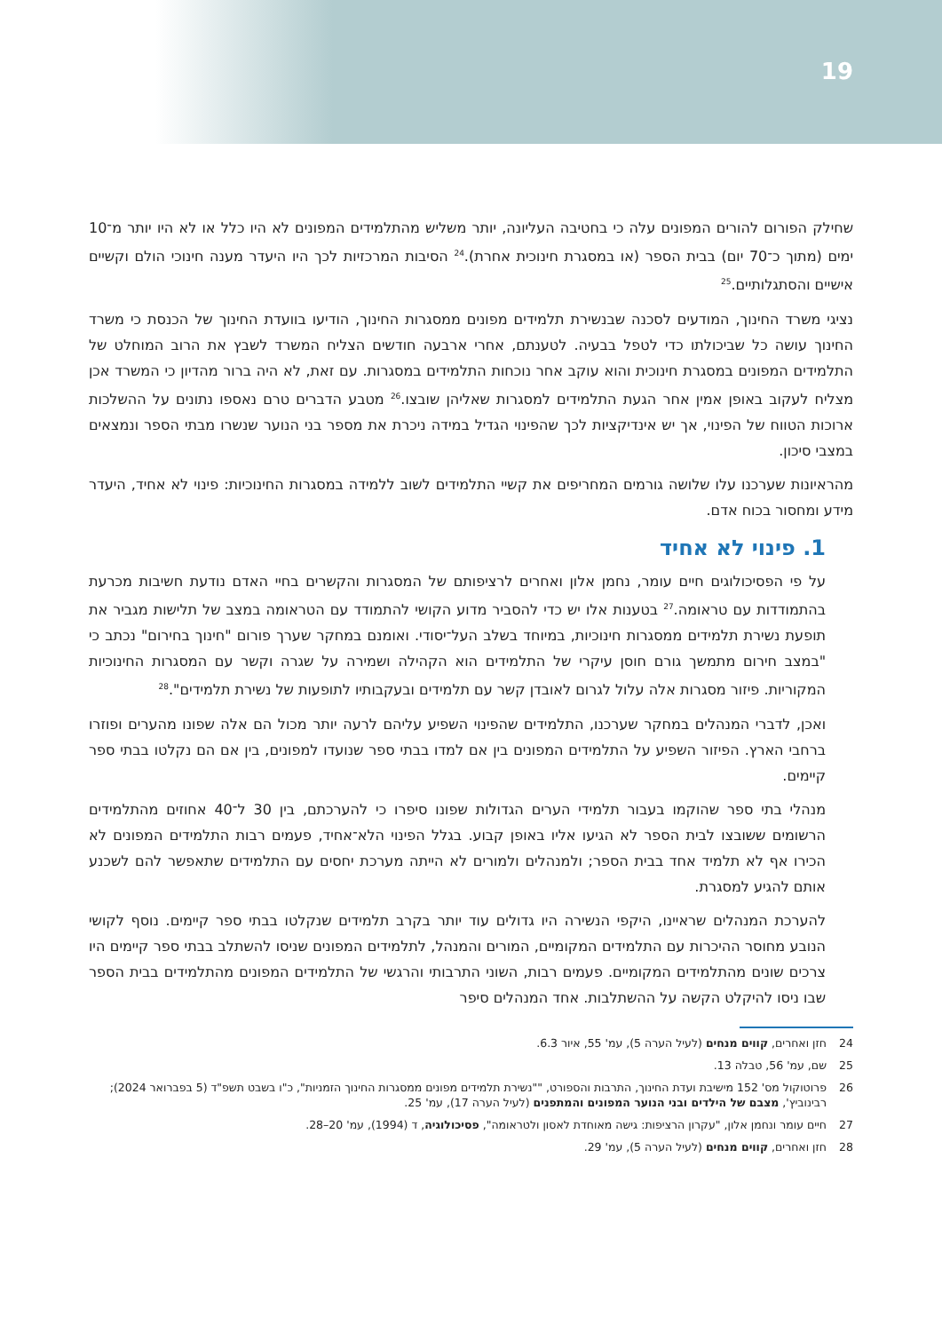19
שחילק הפורום להורים המפונים עלה כי בחטיבה העליונה, יותר משליש מהתלמידים המפונים לא היו כלל או לא היו יותר מ־10 ימים (מתוך כ־70 יום) בבית הספר (או במסגרת חינוכית אחרת).<sup>24</sup> הסיבות המרכזיות לכך היו היעדר מענה חינוכי הולם וקשיים אישיים והסתגלותיים.<sup>25</sup>
נציגי משרד החינוך, המודעים לסכנה שבנשירת תלמידים מפונים ממסגרות החינוך, הודיעו בוועדת החינוך של הכנסת כי משרד החינוך עושה כל שביכולתו כדי לטפל בבעיה. לטענתם, אחרי ארבעה חודשים הצליח המשרד לשבץ את הרוב המוחלט של התלמידים המפונים במסגרת חינוכית והוא עוקב אחר נוכחות התלמידים במסגרות. עם זאת, לא היה ברור מהדיון כי המשרד אכן מצליח לעקוב באופן אמין אחר הגעת התלמידים למסגרות שאליהן שובצו.<sup>26</sup> מטבע הדברים טרם נאספו נתונים על ההשלכות ארוכות הטווח של הפינוי, אך יש אינדיקציות לכך שהפינוי הגדיל במידה ניכרת את מספר בני הנוער שנשרו מבתי הספר ונמצאים במצבי סיכון.
מהראיונות שערכנו עלו שלושה גורמים המחריפים את קשיי התלמידים לשוב ללמידה במסגרות החינוכיות: פינוי לא אחיד, היעדר מידע ומחסור בכוח אדם.
1. פינוי לא אחיד
על פי הפסיכולוגים חיים עומר, נחמן אלון ואחרים לרציפותם של המסגרות והקשרים בחיי האדם נודעת חשיבות מכרעת בהתמודדות עם טראומה.<sup>27</sup> בטענות אלו יש כדי להסביר מדוע הקושי להתמודד עם הטראומה במצב של תלישות מגביר את תופעת נשירת תלמידים ממסגרות חינוכיות, במיוחד בשלב העל־יסודי. ואומנם במחקר שערך פורום "חינוך בחירום" נכתב כי "במצב חירום מתמשך גורם חוסן עיקרי של התלמידים הוא הקהילה ושמירה על שגרה וקשר עם המסגרות החינוכיות המקוריות. פיזור מסגרות אלה עלול לגרום לאובדן קשר עם תלמידים ובעקבותיו לתופעות של נשירת תלמידים".<sup>28</sup>
ואכן, לדברי המנהלים במחקר שערכנו, התלמידים שהפינוי השפיע עליהם לרעה יותר מכול הם אלה שפונו מהערים ופוזרו ברחבי הארץ. הפיזור השפיע על התלמידים המפונים בין אם למדו בבתי ספר שנועדו למפונים, בין אם הם נקלטו בבתי ספר קיימים.
מנהלי בתי ספר שהוקמו בעבור תלמידי הערים הגדולות שפונו סיפרו כי להערכתם, בין 30 ל־40 אחוזים מהתלמידים הרשומים ששובצו לבית הספר לא הגיעו אליו באופן קבוע. בגלל הפינוי הלא־אחיד, פעמים רבות התלמידים המפונים לא הכירו אף לא תלמיד אחד בבית הספר; ולמנהלים ולמורים לא הייתה מערכת יחסים עם התלמידים שתאפשר להם לשכנע אותם להגיע למסגרת.
להערכת המנהלים שראיינו, היקפי הנשירה היו גדולים עוד יותר בקרב תלמידים שנקלטו בבתי ספר קיימים. נוסף לקושי הנובע מחוסר ההיכרות עם התלמידים המקומיים, המורים והמנהל, לתלמידים המפונים שניסו להשתלב בבתי ספר קיימים היו צרכים שונים מהתלמידים המקומיים. פעמים רבות, השוני התרבותי והרגשי של התלמידים המפונים מהתלמידים בבית הספר שבו ניסו להיקלט הקשה על ההשתלבות. אחד המנהלים סיפר
24 חזן ואחרים, קווים מנחים (לעיל הערה 5), עמ' 55, איור 6.3.
25 שם, עמ' 56, טבלה 13.
26 פרוטוקול מס' 152 מישיבת ועדת החינוך, התרבות והספורט, ""נשירת תלמידים מפונים ממסגרות החינוך הזמניות", כ"ו בשבט תשפ"ד (5 בפברואר 2024); רבינוביץ', מצבם של הילדים ובני הנוער המפונים והמתפנים (לעיל הערה 17), עמ' 25.
27 חיים עומר ונחמן אלון, "עקרון הרציפות: גישה מאוחדת לאסון ולטראומה", פסיכולוגיה, ד (1994), עמ' 20–28.
28 חזן ואחרים, קווים מנחים (לעיל הערה 5), עמ' 29.